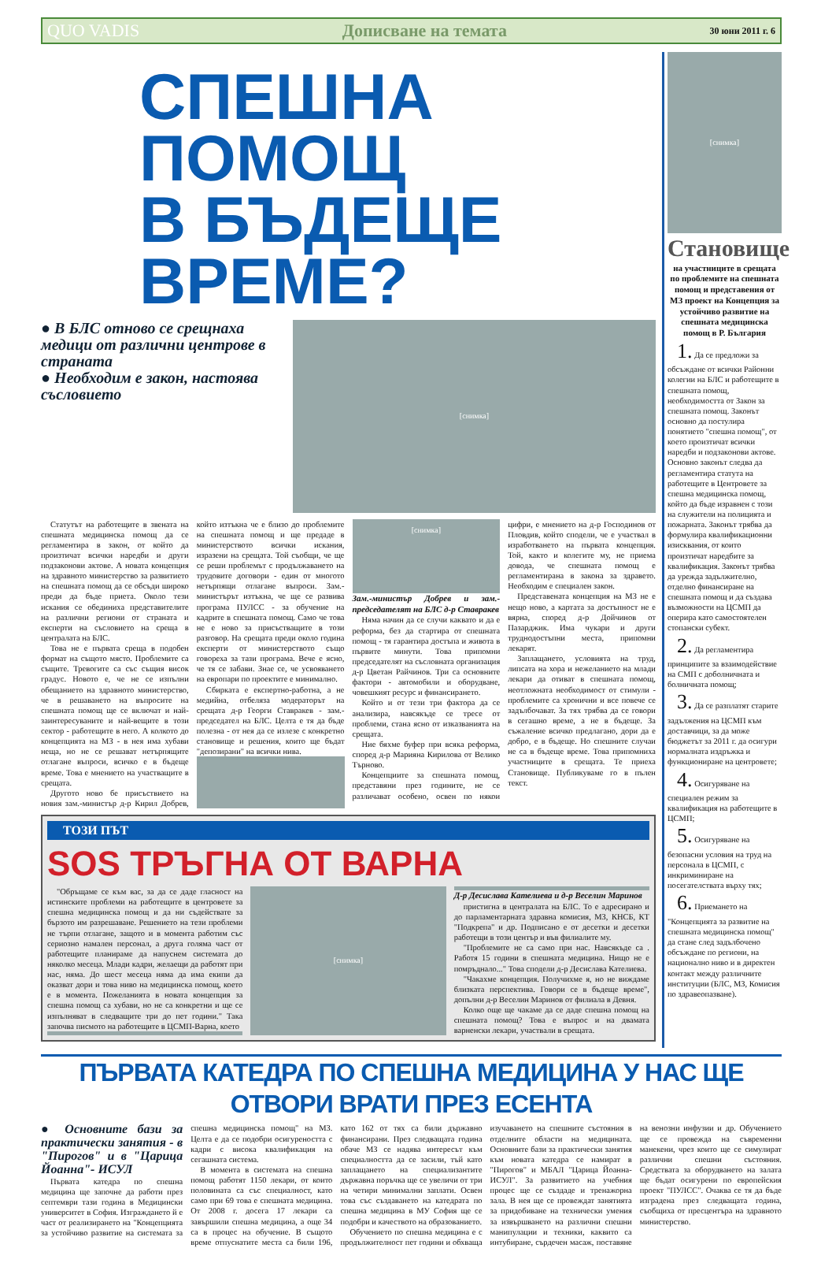QUO VADIS Дописване на темата 30 юни 2011 г. 6
СПЕШНА ПОМОЩ
В БЪДЕЩЕ ВРЕМЕ?
● В БЛС отново се срещнаха медици от различни центрове в страната
● Необходим е закон, настоява съсловието
[снимка]
Статутът на работещите в звената на спешната медицинска помощ да се регламентира в закон, от който да произтичат всички наредби и други подзаконови актове. А новата концепция на здравното министерство за развитието на спешната помощ да се обсъди широко преди да бъде приета. Около тези искания се обединиха представителите на различни региони от страната и експерти на съсловието на среща в централата на БЛС.
Това не е първата среща в подобен формат на същото място. Проблемите са същите. Тревогите са със същия висок градус. Новото е, че не се изпълни обещанието на здравното министерство, че в решаването на въпросите на спешната помощ ще се включат и най-заинтересуваните и най-вещите в този сектор - работещите в него. А колкото до концепцията на МЗ - в нея има хубави неща, но не се решават нетърпящите отлагане въпроси, всичко е в бъдеще време. Това е мнението на участващите в срещата.
Другото ново бе присъствието на новия зам.-министър д-р Кирил Добрев, който изтъкна че е близо до проблемите на спешната помощ и ще предаде в министерството всички искания, изразени на срещата. Той съобщи, че ще се реши проблемът с продължаването на трудовите договори - един от многото нетърпящи отлагане въпроси. Зам.-министърът изтъкна, че ще се развива програма ПУЛСС - за обучение на кадрите в спешната помощ. Само че това не е ново за присъстващите в този разговор. На срещата преди около година експерти от министерството също говореха за тази програма. Вече е ясно, че тя се забави. Знае се, че усвояването на европари по проектите е минимално.
Сбирката е експертно-работна, а не медийна, отбеляза модераторът на срещата д-р Георги Ставракев - зам.-председател на БЛС. Целта е тя да бъде полезна - от нея да се излезе с конкретно становище и решения, които ще бъдат "депозирани" на всички нива.
[снимка]
Зам.-министър Добрев и зам.-председателят на БЛС д-р Ставракев
Няма начин да се случи каквато и да е реформа, без да стартира от спешната помощ - тя гарантира достъпа и живота в първите минути. Това припомни председателят на съсловната организация д-р Цветан Райчинов. Три са основните фактори - автомобили и оборудване, човешкият ресурс и финансирането.
Който и от тези три фактора да се анализира, навсякъде се тресе от проблеми, стана ясно от изказванията на срещата.
Ние бяхме буфер при всяка реформа, според д-р Марияна Кирилова от Велико Търново.
Концепциите за спешната помощ, представяни през годините, не се различават особено, освен по някои цифри, е мнението на д-р Господинов от Пловдив, който сподели, че е участвал в изработването на първата концепция. Той, както и колегите му, не приема довода, че спешната помощ е регламентирана в закона за здравето. Необходим е специален закон.
Представената концепция на МЗ не е нещо ново, а картата за достъпност не е вярна, според д-р Дойчинов от Пазарджик. Има чукари и други труднодостъпни места, припомни лекарят.
Заплащането, условията на труд, липсата на хора и нежеланието на млади лекари да отиват в спешната помощ, неотложната необходимост от стимули - проблемите са хронични и все повече се задълбочават. За тях трябва да се говори в сегашно време, а не в бъдеще. За съжаление всичко предлагано, дори да е добро, е в бъдеще. Но спешните случаи не са в бъдеще време. Това припомниха участниците в срещата. Те приеха Становище. Публикуваме го в пълен текст.
ТОЗИ ПЪТ
SOS ТРЪГНА ОТ ВАРНА
"Обръщаме се към вас, за да се даде гласност на истинските проблеми на работещите в центровете за спешна медицинска помощ и да ни съдействате за бързото им разрешаване. Решението на тези проблеми не търпи отлагане, защото и в момента работим със сериозно намален персонал, а друга голяма част от работещите планираме да напуснем системата до няколко месеца. Млади кадри, желаещи да работят при нас, няма. До шест месеца няма да има екипи да оказват дори и това ниво на медицинска помощ, което е в момента. Пожеланията в новата концепция за спешна помощ са хубави, но не са конкретни и ще се изпълняват в следващите три до пет години." Така започва писмото на работещите в ЦСМП-Варна, което
[снимка]
Д-р Десислава Кателиева и д-р Веселин Маринов
пристигна в централата на БЛС. То е адресирано и до парламентарната здравна комисия, МЗ, КНСБ, КТ "Подкрепа" и др. Подписано е от десетки и десетки работещи в този център и във филиалите му.
"Проблемите не са само при нас. Навсякъде са . Работя 15 години в спешната медицина. Нищо не е помръднало..." Това сподели д-р Десислава Кателиева.
"Чакахме концепция. Получихме я, но не виждаме близката перспектива. Говори се в бъдеще време", допълни д-р Веселин Маринов от филиала в Девня.
Колко още ще чакаме да се даде спешна помощ на спешната помощ? Това е въпрос и на двамата варненски лекари, участвали в срещата.
[снимка]
Становище
на участниците в срещата по проблемите на спешната помощ и представения от МЗ проект на Концепция за устойчиво развитие на спешната медицинска помощ в Р. България
1. Да се предложи за обсъждане от всички Районни колегии на БЛС и работещите в спешната помощ, необходимостта от Закон за спешната помощ. Законът основно да постулира понятието "спешна помощ", от което произтичат всички наредби и подзаконови актове. Основно законът следва да регламентира статута на работещите в Центровете за спешна медицинска помощ, който да бъде изравнен с този на служители на полицията и пожарната. Законът трябва да формулира квалификационни изисквания, от които произтичат наредбите за квалификация. Законът трябва да урежда задължително, отделно финансиране на спешната помощ и да създава възможности на ЦСМП да оперира като самостоятелен стопански субект.
2. Да регламентира принципите за взаимодействие на СМП с доболничната и болничната помощ;
3. Да се разплатят старите задължения на ЦСМП към доставчици, за да може бюджетът за 2011 г. да осигури нормалната издръжка и функциониране на центровете;
4. Осигуряване на специален режим за квалификация на работещите в ЦСМП;
5. Осигуряване на безопасни условия на труд на персонала в ЦСМП, с инкриминиране на посегателствата върху тях;
6. Приемането на "Концепцията за развитие на спешната медицинска помощ" да стане след задълбочено обсъждане по региони, на национално ниво и в директен контакт между различните институции (БЛС, МЗ, Комисия по здравеопазване).
ПЪРВАТА КАТЕДРА ПО СПЕШНА МЕДИЦИНА У НАС ЩЕ ОТВОРИ ВРАТИ ПРЕЗ ЕСЕНТА
● Основните бази за практически занятия - в "Пирогов" и в "Царица Йоанна"- ИСУЛ
Първата катедра по спешна медицина ще започне да работи през септември тази година в Медицински университет в София. Изграждането й е част от реализирането на "Концепцията за устойчиво развитие на системата за спешна медицинска помощ" на МЗ. Целта е да се подобри осигуреността с кадри с висока квалификация на сегашната система.
В момента в системата на спешна помощ работят 1150 лекари, от които половината са със специалност, като само при 69 това е спешната медицина. От 2008 г. досега 17 лекари са завършили спешна медицина, а още 34 са в процес на обучение. В същото време отпуснатите места са били 196, като 162 от тях са били държавно финансирани. През следващата година обаче МЗ се надява интересът към специалността да се засили, тъй като заплащането на специализантите държавна поръчка ще се увеличи от три на четири минимални заплати. Освен това със създаването на катедрата по спешна медицина в МУ София ще се подобри и качеството на образованието.
Обучението по спешна медицина е с продължителност пет години и обхваща изучаването на спешните състояния в отделните области на медицината. Основните бази за практически занятия към новата катедра се намират в "Пирогов" и МБАЛ "Царица Йоанна-ИСУЛ". За развитието на учебния процес ще се създаде и тренажорна зала. В нея ще се провеждат занятията за придобиване на технически умения за извършването на различни спешни манипулации и техники, каквито са интубиране, сърдечен масаж, поставяне на венозни инфузии и др. Обучението ще се провежда на съвременни манекени, чрез които ще се симулират различни спешни състояния. Средствата за оборудването на залата ще бъдат осигурени по европейския проект "ПУЛСС". Очаква се тя да бъде изградена през следващата година, съобщиха от пресцентъра на здравното министерство.